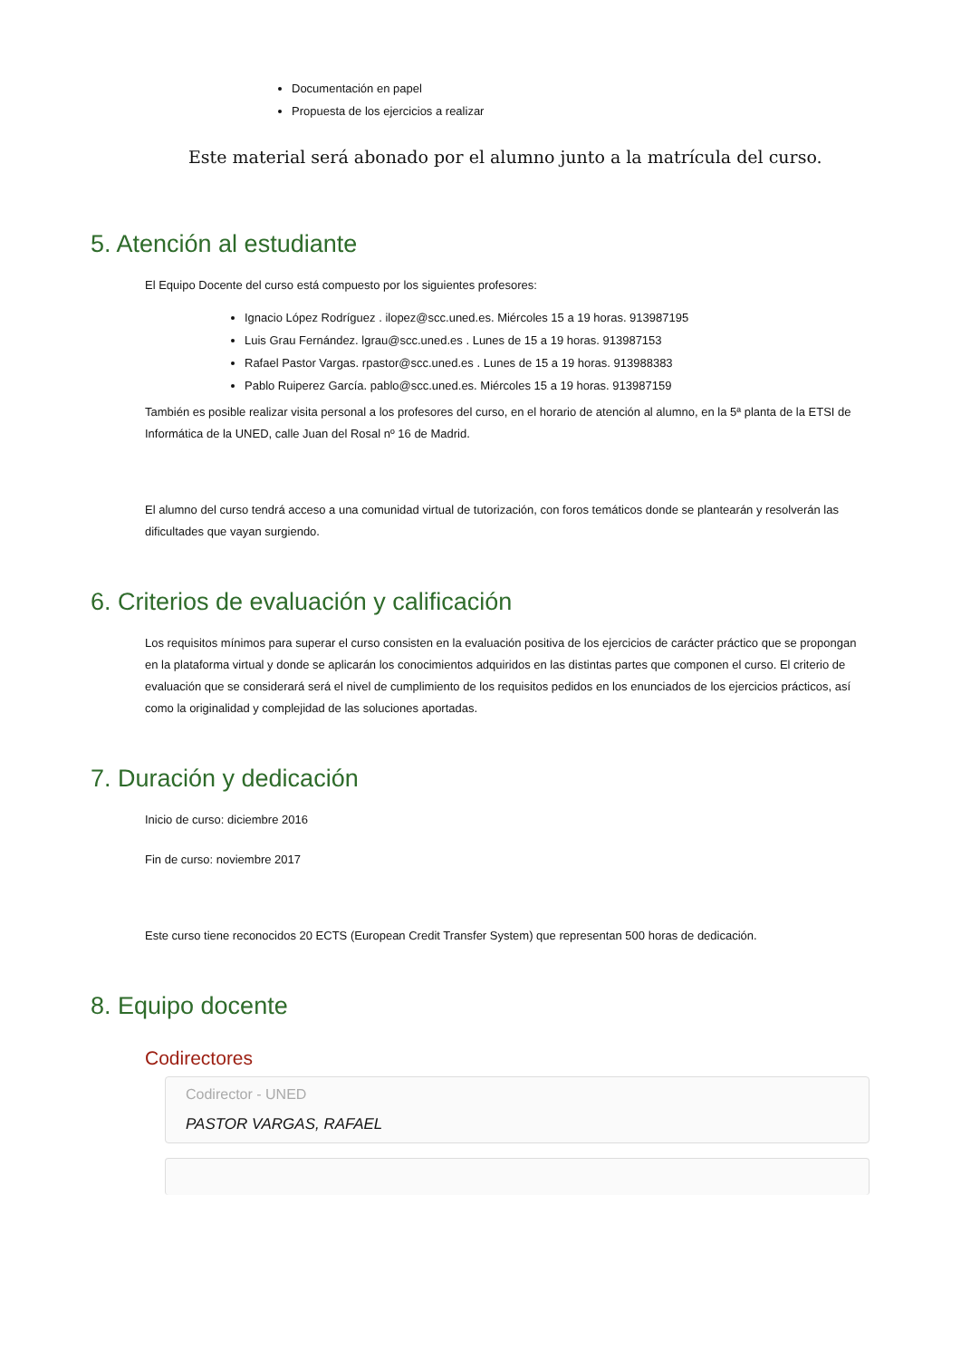Documentación en papel
Propuesta de los ejercicios a realizar
Este material será abonado por el alumno junto a la matrícula del curso.
5. Atención al estudiante
El Equipo Docente del curso está compuesto por los siguientes profesores:
Ignacio López Rodríguez . ilopez@scc.uned.es. Miércoles 15 a 19 horas. 913987195
Luis Grau Fernández. lgrau@scc.uned.es . Lunes de 15 a 19 horas. 913987153
Rafael Pastor Vargas. rpastor@scc.uned.es . Lunes de 15 a 19 horas. 913988383
Pablo Ruiperez García. pablo@scc.uned.es. Miércoles 15 a 19 horas. 913987159
También es posible realizar visita personal a los profesores del curso, en el horario de atención al alumno, en la 5ª planta de la ETSI de Informática de la UNED, calle Juan del Rosal nº 16 de Madrid.
El alumno del curso tendrá acceso a una comunidad virtual de tutorización, con foros temáticos donde se plantearán y resolverán las dificultades que vayan surgiendo.
6. Criterios de evaluación y calificación
Los requisitos mínimos para superar el curso consisten en la evaluación positiva de los ejercicios de carácter práctico que se propongan en la plataforma virtual y donde se aplicarán los conocimientos adquiridos en las distintas partes que componen el curso. El criterio de evaluación que se considerará será el nivel de cumplimiento de los requisitos pedidos en los enunciados de los ejercicios prácticos, así como la originalidad y complejidad de las soluciones aportadas.
7. Duración y dedicación
Inicio de curso: diciembre 2016
Fin de curso: noviembre 2017
Este curso tiene reconocidos 20 ECTS (European Credit Transfer System) que representan 500 horas de dedicación.
8. Equipo docente
Codirectores
Codirector - UNED
PASTOR VARGAS, RAFAEL